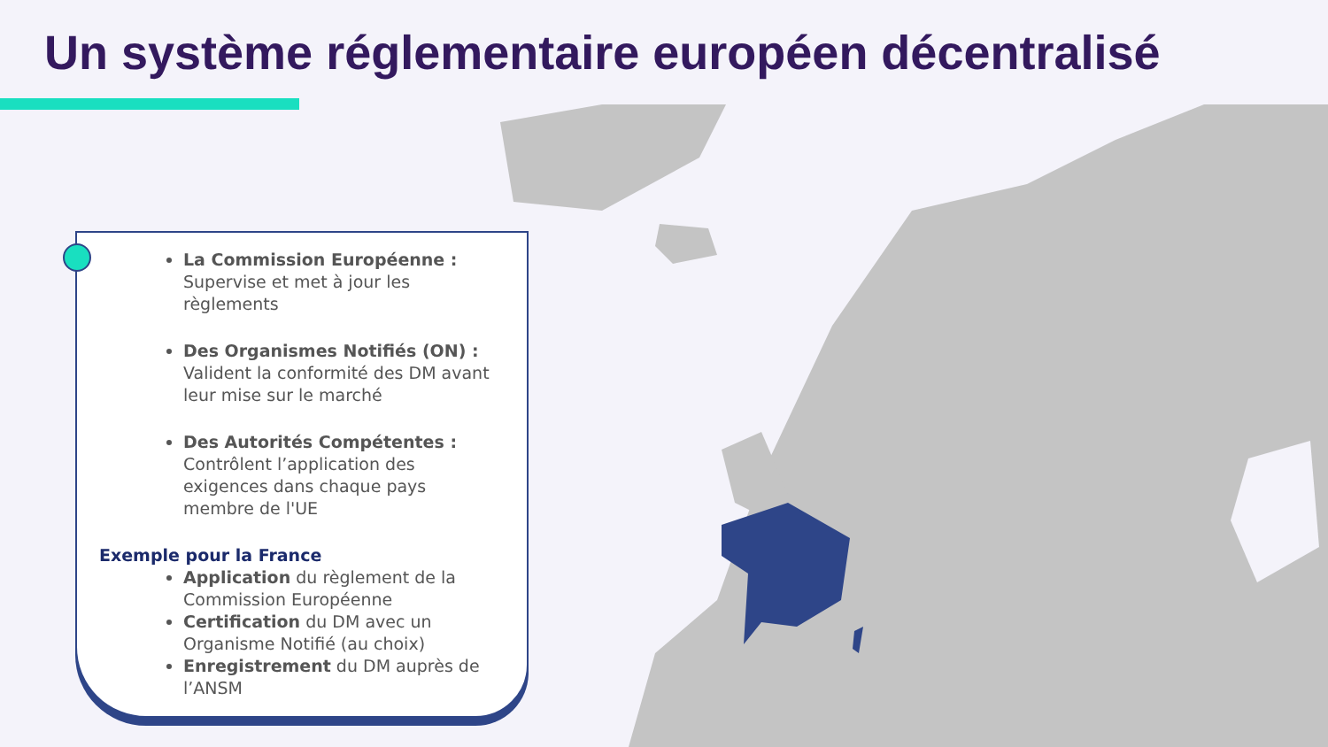Un système réglementaire européen décentralisé
La Commission Européenne :
Supervise et met à jour les règlements
Des Organismes Notifiés (ON) :
Valident la conformité des DM avant leur mise sur le marché
Des Autorités Compétentes :
Contrôlent l’application des exigences dans chaque pays membre de l'UE
Exemple pour la France
Application du règlement de la Commission Européenne
Certification du DM avec un Organisme Notifié (au choix)
Enregistrement du DM auprès de l’ANSM